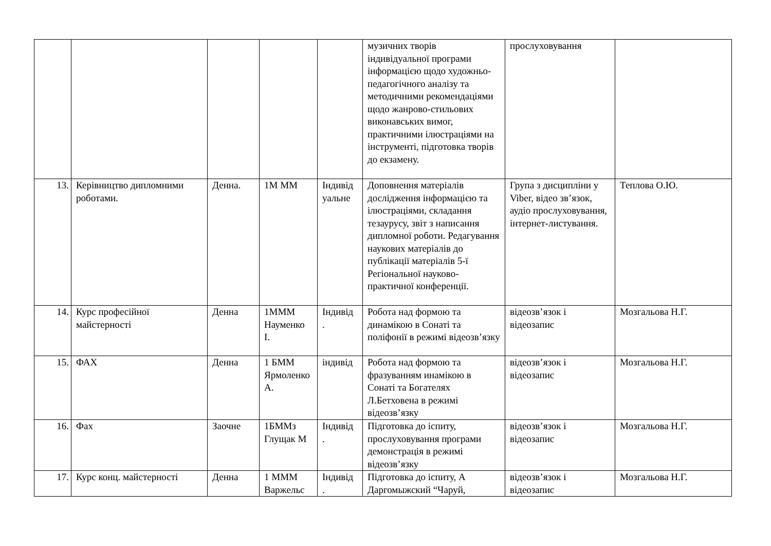| | | | | | музичних творів індивідуальної програми інформацією щодо художньо-педагогічного аналізу та методичними рекомендаціями щодо жанрово-стильових виконавських вимог, практичними ілюстраціями на інструменті, підготовка творів до екзамену. | прослуховування | |
| 13. | Керівництво дипломними роботами. | Денна. | 1М ММ | Індивід уальне | Доповнення матеріалів дослідження інформацією та ілюстраціями, складання тезаурусу, звіт з написання дипломної роботи. Редагування наукових матеріалів до публікації матеріалів 5-ї Регіональної науково-практичної конференції. | Група з дисципліни у Viber, відео зв’язок, аудіо прослуховування, інтернет-листування. | Теплова О.Ю. |
| 14. | Курс професійної майстерності | Денна | 1МММ Науменко І. | Індивід . | Робота над формою та динамікою в Сонаті та поліфонії в режимі відеозв’язку | відеозв’язок і відеозапис | Мозгальова Н.Г. |
| 15. | ФАХ | Денна | 1 БММ Ярмоленко А. | індивід | Робота над формою та фразуванням инамікою в Сонаті та Богателях Л.Бетховена в режимі відеозв’язку | відеозв’язок і відеозапис | Мозгальова Н.Г. |
| 16. | Фах | Заочне | 1БММз Глущак М | Індивід . | Підготовка до іспиту, прослуховування програми демонстрація в режимі відеозв’язку | відеозв’язок і відеозапис | Мозгальова Н.Г. |
| 17. | Курс конц. майстерності | Денна | 1 МММ Варжельс | Індивід . | Підготовка до іспиту, А Даргомыжский “Чаруй, | відеозв’язок і відеозапис | Мозгальова Н.Г. |